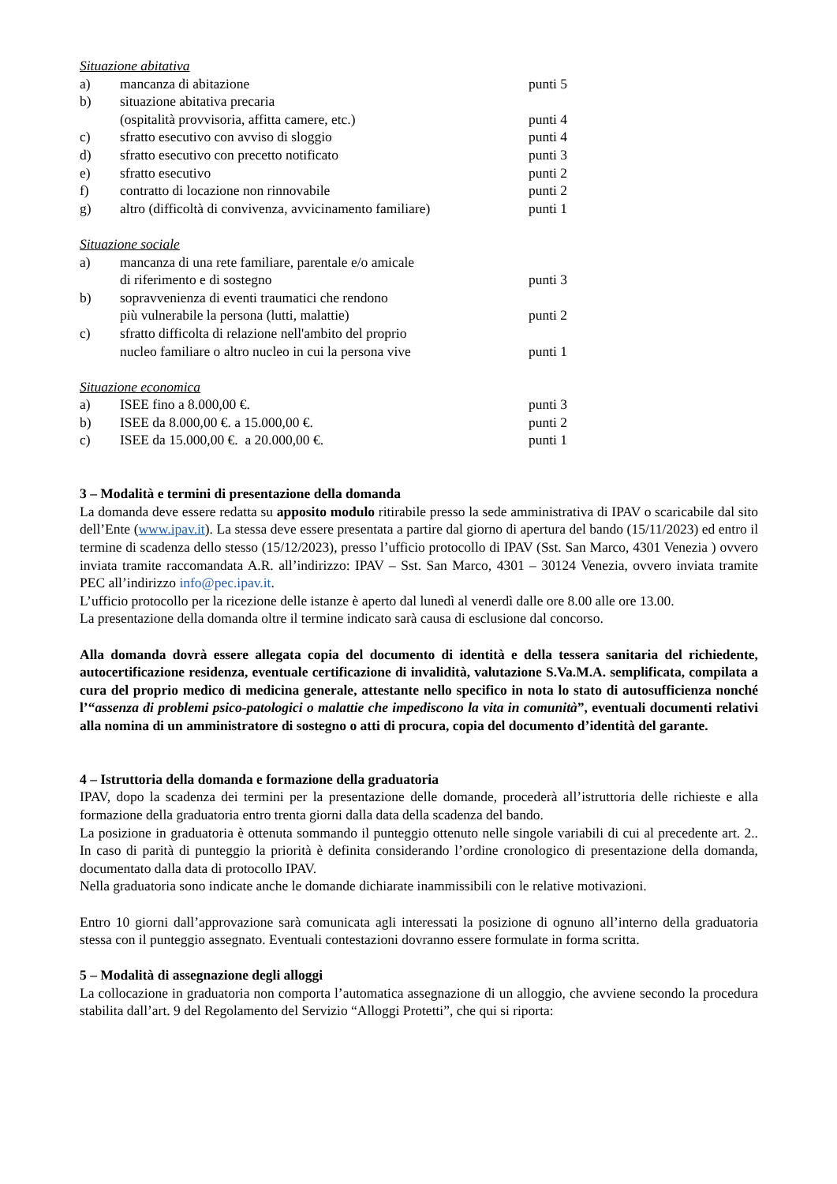Situazione abitativa
a) mancanza di abitazione punti 5
b) situazione abitativa precaria
(ospitalità provvisoria, affitta camere, etc.)
punti 4
c) sfratto esecutivo con avviso di sloggio punti 4
d) sfratto esecutivo con precetto notificato punti 3
e) sfratto esecutivo punti 2
f) contratto di locazione non rinnovabile punti 2
g) altro (difficoltà di convivenza, avvicinamento familiare)
punti 1
Situazione sociale
a) mancanza di una rete familiare, parentale e/o amicale
di riferimento e di sostegno
punti 3
b) sopravvenienza di eventi traumatici che rendono
più vulnerabile la persona (lutti, malattie)
punti 2
c) sfratto difficolta di relazione nell'ambito del proprio
nucleo familiare o altro nucleo in cui la persona vive
punti 1
Situazione economica
a) ISEE fino a 8.000,00 €. punti 3
b) ISEE da 8.000,00 €. a 15.000,00 €. punti 2
c) ISEE da 15.000,00 €. a 20.000,00 €. punti 1
3 – Modalità e termini di presentazione della domanda
La domanda deve essere redatta su apposito modulo ritirabile presso la sede amministrativa di IPAV o scaricabile dal sito dell’Ente (www.ipav.it). La stessa deve essere presentata a partire dal giorno di apertura del bando (15/11/2023) ed entro il termine di scadenza dello stesso (15/12/2023), presso l’ufficio protocollo di IPAV (Sst. San Marco, 4301 Venezia ) ovvero inviata tramite raccomandata A.R. all’indirizzo: IPAV – Sst. San Marco, 4301 – 30124 Venezia, ovvero inviata tramite PEC all’indirizzo info@pec.ipav.it.
L’ufficio protocollo per la ricezione delle istanze è aperto dal lunedì al venerdì dalle ore 8.00 alle ore 13.00.
La presentazione della domanda oltre il termine indicato sarà causa di esclusione dal concorso.
Alla domanda dovrà essere allegata copia del documento di identità e della tessera sanitaria del richiedente, autocertificazione residenza, eventuale certificazione di invalidità, valutazione S.Va.M.A. semplificata, compilata a cura del proprio medico di medicina generale, attestante nello specifico in nota lo stato di autosufficienza nonché l’“assenza di problemi psico-patologici o malattie che impediscono la vita in comunità”, eventuali documenti relativi alla nomina di un amministratore di sostegno o atti di procura, copia del documento d’identità del garante.
4 – Istruttoria della domanda e formazione della graduatoria
IPAV, dopo la scadenza dei termini per la presentazione delle domande, procederà all’istruttoria delle richieste e alla formazione della graduatoria entro trenta giorni dalla data della scadenza del bando.
La posizione in graduatoria è ottenuta sommando il punteggio ottenuto nelle singole variabili di cui al precedente art. 2.. In caso di parità di punteggio la priorità è definita considerando l’ordine cronologico di presentazione della domanda, documentato dalla data di protocollo IPAV.
Nella graduatoria sono indicate anche le domande dichiarate inammissibili con le relative motivazioni.
Entro 10 giorni dall’approvazione sarà comunicata agli interessati la posizione di ognuno all’interno della graduatoria stessa con il punteggio assegnato. Eventuali contestazioni dovranno essere formulate in forma scritta.
5 – Modalità di assegnazione degli alloggi
La collocazione in graduatoria non comporta l’automatica assegnazione di un alloggio, che avviene secondo la procedura stabilita dall’art. 9 del Regolamento del Servizio “Alloggi Protetti”, che qui si riporta: